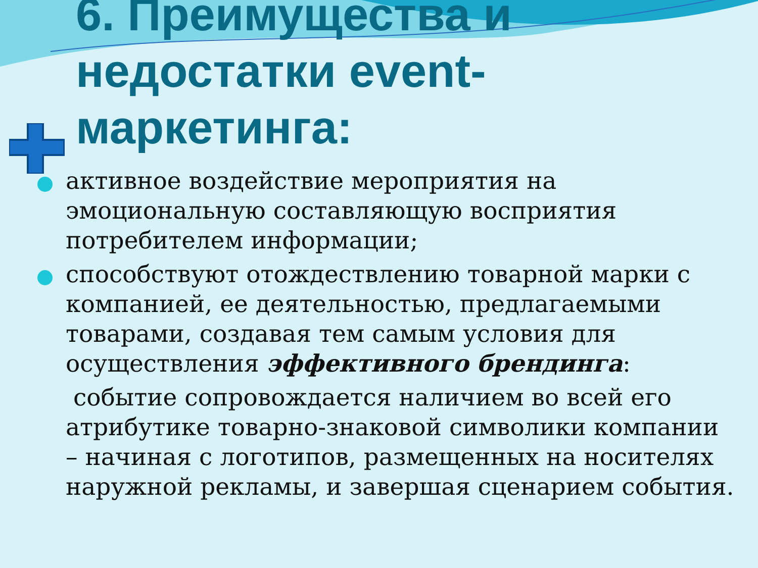6. Преимущества и недостатки event-маркетинга:
активное воздействие мероприятия на эмоциональную составляющую восприятия потребителем информации;
способствуют отождествлению товарной марки с компанией, ее деятельностью, предлагаемыми товарами, создавая тем самым условия для осуществления эффективного брендинга:
событие сопровождается наличием во всей его атрибутике товарно-знаковой символики компании – начиная с логотипов, размещенных на носителях наружной рекламы, и завершая сценарием события.